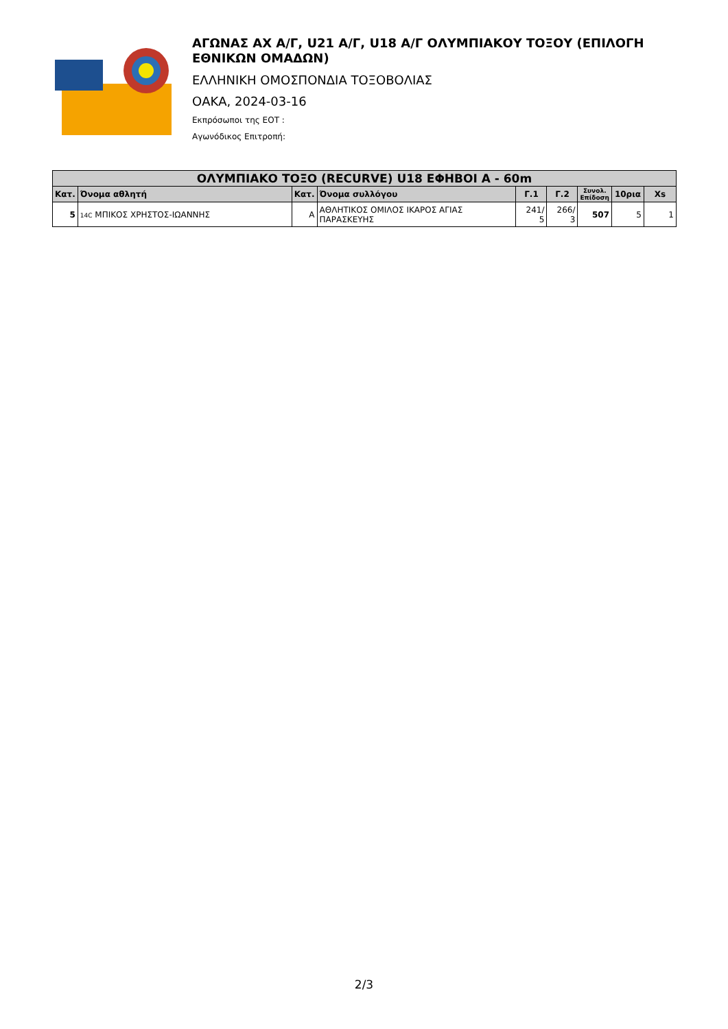ΑΓΩΝΑΣ ΑΧ Α/Γ, U21 Α/Γ, U18 Α/Γ ΟΛΥΜΠΙΑΚΟΥ ΤΟΞΟΥ (ΕΠΙΛΟΓΗ ΕΘΝΙΚΩΝ ΟΜΑΔΩΝ)
ΕΛΛΗΝΙΚΗ ΟΜΟΣΠΟΝΔΙΑ ΤΟΞΟΒΟΛΙΑΣ
ΟΑΚΑ, 2024-03-16
Εκπρόσωποι της ΕΟΤ :
Αγωνόδικος Επιτροπή:
| ΟΛΥΜΠΙΑΚΟ ΤΟΞΟ (RECURVE) U18 ΕΦΗΒΟΙ Α - 60m | | | | | | | | |
| --- | --- | --- | --- | --- | --- | --- | --- | --- |
| Κατ. | Όνομα αθλητή | Κατ. | Όνομα συλλόγου | Γ.1 | Γ.2 | Συνολ. Επίδοση | 10ρια | Xs |
| 5 | 14C ΜΠΙΚΟΣ ΧΡΗΣΤΟΣ-ΙΩΑΝΝΗΣ | Α | ΑΘΛΗΤΙΚΟΣ ΟΜΙΛΟΣ ΙΚΑΡΟΣ ΑΓΙΑΣ ΠΑΡΑΣΚΕΥΗΣ | 241/ 5 | 266/ 3 | 507 | 5 | 1 |
2/3